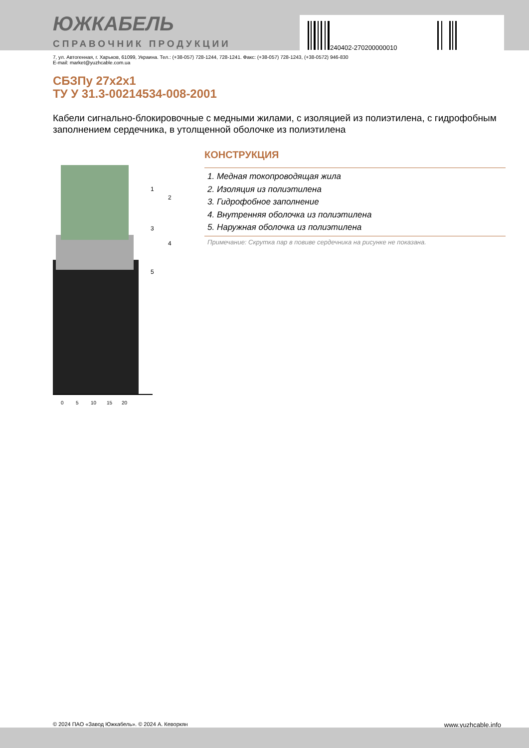ЮЖКАБЕЛЬ
СПРАВОЧНИК ПРОДУКЦИИ
240402-270200000010
7, ул. Автогенная, г. Харьков, 61099, Украина. Тел.: (+38-057) 728-1244, 728-1241. Факс: (+38-057) 728-1243, (+38-0572) 946-830
E-mail: market@yuzhcable.com.ua
СБЗПу 27х2х1
ТУ У 31.3-00214534-008-2001
Кабели сигнально-блокировочные с медными жилами, с изоляцией из полиэтилена, с гидрофобным заполнением сердечника, в утолщенной оболочке из полиэтилена
0
5
10
15
20
1
2
3
4
5
КОНСТРУКЦИЯ
1. Медная токопроводящая жила
2. Изоляция из полиэтилена
3. Гидрофобное заполнение
4. Внутренняя оболочка из полиэтилена
5. Наружная оболочка из полиэтилена
Примечание: Скрутка пар в повиве сердечника на рисунке не показана.
© 2024 ПАО «Завод Южкабель». © 2024 А. Кеворкян www.yuzhcable.info